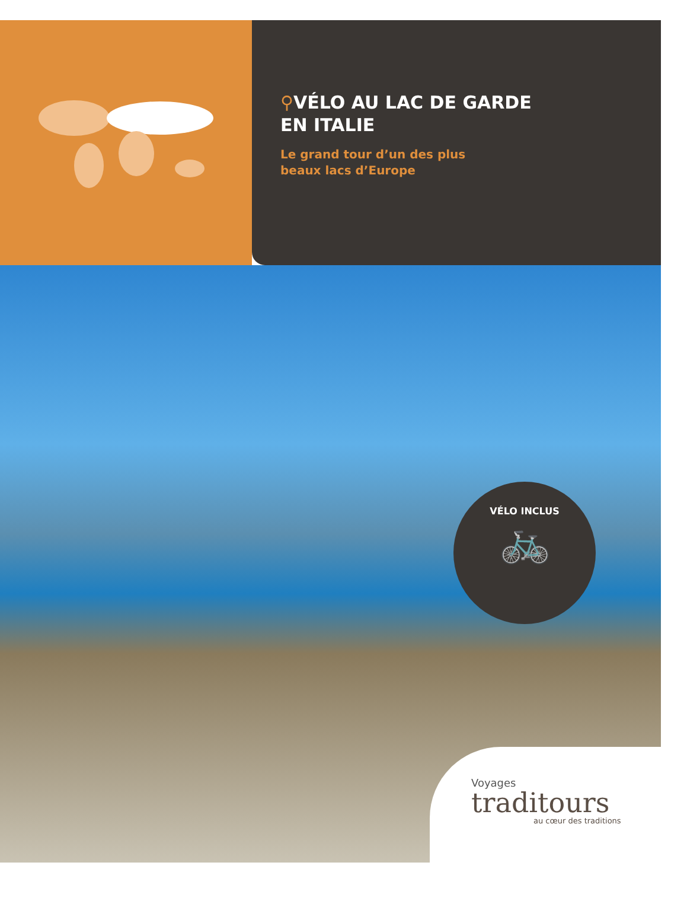⚲VÉLO AU LAC DE GARDE
EN ITALIE
Le grand tour d’un des plus
beaux lacs d’Europe
VÉLO INCLUS
🚲
Voyages
traditours
au cœur des traditions